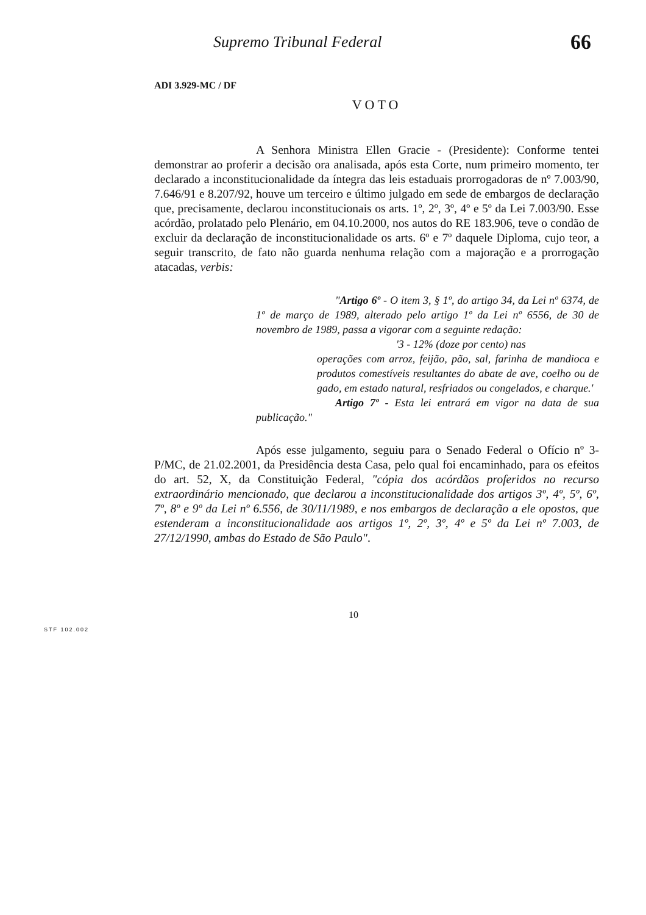Supremo Tribunal Federal 66
ADI 3.929-MC / DF
VOTO
A Senhora Ministra Ellen Gracie - (Presidente): Conforme tentei demonstrar ao proferir a decisão ora analisada, após esta Corte, num primeiro momento, ter declarado a inconstitucionalidade da íntegra das leis estaduais prorrogadoras de nº 7.003/90, 7.646/91 e 8.207/92, houve um terceiro e último julgado em sede de embargos de declaração que, precisamente, declarou inconstitucionais os arts. 1º, 2º, 3º, 4º e 5º da Lei 7.003/90. Esse acórdão, prolatado pelo Plenário, em 04.10.2000, nos autos do RE 183.906, teve o condão de excluir da declaração de inconstitucionalidade os arts. 6º e 7º daquele Diploma, cujo teor, a seguir transcrito, de fato não guarda nenhuma relação com a majoração e a prorrogação atacadas, verbis:
"Artigo 6º - O item 3, § 1º, do artigo 34, da Lei nº 6374, de 1º de março de 1989, alterado pelo artigo 1º da Lei nº 6556, de 30 de novembro de 1989, passa a vigorar com a seguinte redação:
'3 - 12% (doze por cento) nas
operações com arroz, feijão, pão, sal, farinha de mandioca e produtos comestíveis resultantes do abate de ave, coelho ou de gado, em estado natural, resfriados ou congelados, e charque.'
Artigo 7º - Esta lei entrará em vigor na data de sua publicação."
Após esse julgamento, seguiu para o Senado Federal o Ofício nº 3-P/MC, de 21.02.2001, da Presidência desta Casa, pelo qual foi encaminhado, para os efeitos do art. 52, X, da Constituição Federal, "cópia dos acórdãos proferidos no recurso extraordinário mencionado, que declarou a inconstitucionalidade dos artigos 3º, 4º, 5º, 6º, 7º, 8º e 9º da Lei nº 6.556, de 30/11/1989, e nos embargos de declaração a ele opostos, que estenderam a inconstitucionalidade aos artigos 1º, 2º, 3º, 4º e 5º da Lei nº 7.003, de 27/12/1990, ambas do Estado de São Paulo".
10
STF 102.002